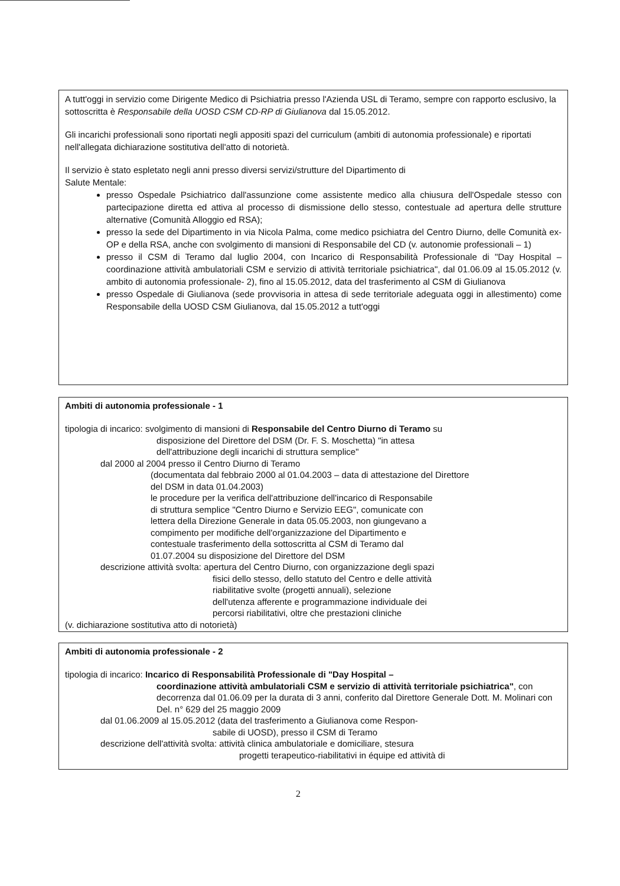A tutt'oggi in servizio come Dirigente Medico di Psichiatria presso l'Azienda USL di Teramo, sempre con rapporto esclusivo, la sottoscritta è Responsabile della UOSD CSM CD-RP di Giulianova dal 15.05.2012.
Gli incarichi professionali sono riportati negli appositi spazi del curriculum (ambiti di autonomia professionale) e riportati nell'allegata dichiarazione sostitutiva dell'atto di notorietà.
Il servizio è stato espletato negli anni presso diversi servizi/strutture del Dipartimento di
Salute Mentale:
presso Ospedale Psichiatrico dall'assunzione come assistente medico alla chiusura dell'Ospedale stesso con partecipazione diretta ed attiva al processo di dismissione dello stesso, contestuale ad apertura delle strutture alternative (Comunità Alloggio ed RSA);
presso la sede del Dipartimento in via Nicola Palma, come medico psichiatra del Centro Diurno, delle Comunità ex-OP e della RSA, anche con svolgimento di mansioni di Responsabile del CD (v. autonomie professionali – 1)
presso il CSM di Teramo dal luglio 2004, con Incarico di Responsabilità Professionale di "Day Hospital – coordinazione attività ambulatoriali CSM e servizio di attività territoriale psichiatrica", dal 01.06.09 al 15.05.2012 (v. ambito di autonomia professionale- 2), fino al 15.05.2012, data del trasferimento al CSM di Giulianova
presso Ospedale di Giulianova (sede provvisoria in attesa di sede territoriale adeguata oggi in allestimento) come Responsabile della UOSD CSM Giulianova, dal 15.05.2012 a tutt'oggi
Ambiti di autonomia professionale - 1
tipologia di incarico: svolgimento di mansioni di Responsabile del Centro Diurno di Teramo su
disposizione del Direttore del DSM (Dr. F. S. Moschetta) "in attesa
dell'attribuzione degli incarichi di struttura semplice"
dal 2000 al 2004 presso il Centro Diurno di Teramo
(documentata dal febbraio 2000 al 01.04.2003 – data di attestazione del Direttore
del DSM in data 01.04.2003)
le procedure per la verifica dell'attribuzione dell'incarico di Responsabile
di struttura semplice "Centro Diurno e Servizio EEG", comunicate con
lettera della Direzione Generale in data 05.05.2003, non giungevano a
compimento per modifiche dell'organizzazione del Dipartimento e
contestuale trasferimento della sottoscritta al CSM di Teramo dal
01.07.2004 su disposizione del Direttore del DSM
descrizione attività svolta: apertura del Centro Diurno, con organizzazione degli spazi
fisici dello stesso, dello statuto del Centro e delle attività
riabilitative svolte (progetti annuali), selezione
dell'utenza afferente e programmazione individuale dei
percorsi riabilitativi, oltre che prestazioni cliniche
(v. dichiarazione sostitutiva atto di notorietà)
Ambiti di autonomia professionale - 2
tipologia di incarico: Incarico di Responsabilità Professionale di "Day Hospital –
coordinazione attività ambulatoriali CSM e servizio di attività territoriale psichiatrica", con decorrenza dal 01.06.09 per la durata di 3 anni, conferito dal Direttore Generale Dott. M. Molinari con Del. n° 629 del 25 maggio 2009
dal 01.06.2009 al 15.05.2012 (data del trasferimento a Giulianova come Respon-
sabile di UOSD), presso il CSM di Teramo
descrizione dell'attività svolta: attività clinica ambulatoriale e domiciliare, stesura
progetti terapeutico-riabilitativi in équipe ed attività di
2